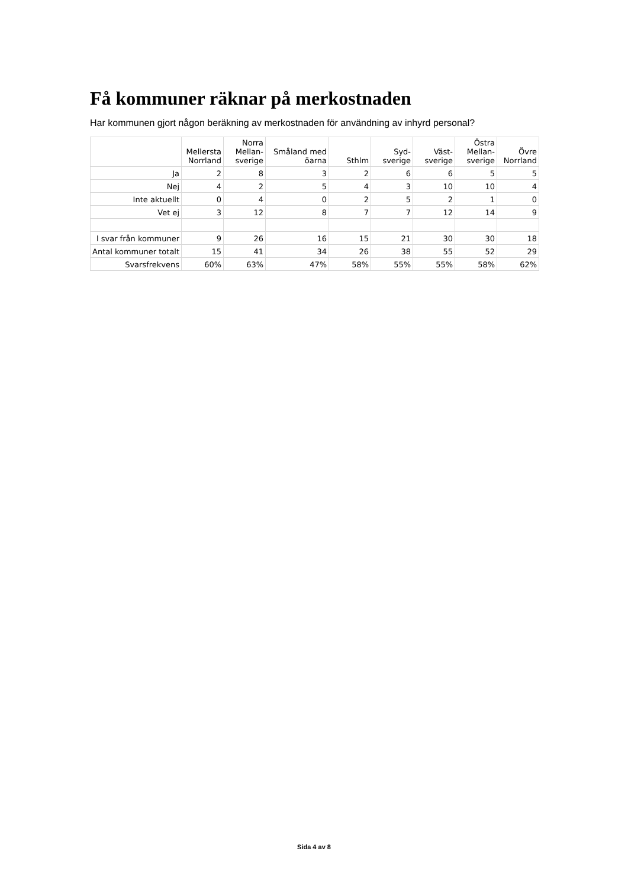Få kommuner räknar på merkostnaden
Har kommunen gjort någon beräkning av merkostnaden för användning av inhyrd personal?
| | Mellersta Norrland | Norra Mellan- sverige | Småland med öarna | Sthlm | Syd- sverige | Väst- sverige | Östra Mellan- sverige | Övre Norrland |
| --- | --- | --- | --- | --- | --- | --- | --- | --- |
| Ja | 2 | 8 | 3 | 2 | 6 | 6 | 5 | 5 |
| Nej | 4 | 2 | 5 | 4 | 3 | 10 | 10 | 4 |
| Inte aktuellt | 0 | 4 | 0 | 2 | 5 | 2 | 1 | 0 |
| Vet ej | 3 | 12 | 8 | 7 | 7 | 12 | 14 | 9 |
| l svar från kommuner | 9 | 26 | 16 | 15 | 21 | 30 | 30 | 18 |
| Antal kommuner totalt | 15 | 41 | 34 | 26 | 38 | 55 | 52 | 29 |
| Svarsfrekvens | 60% | 63% | 47% | 58% | 55% | 55% | 58% | 62% |
Sida 4 av 8